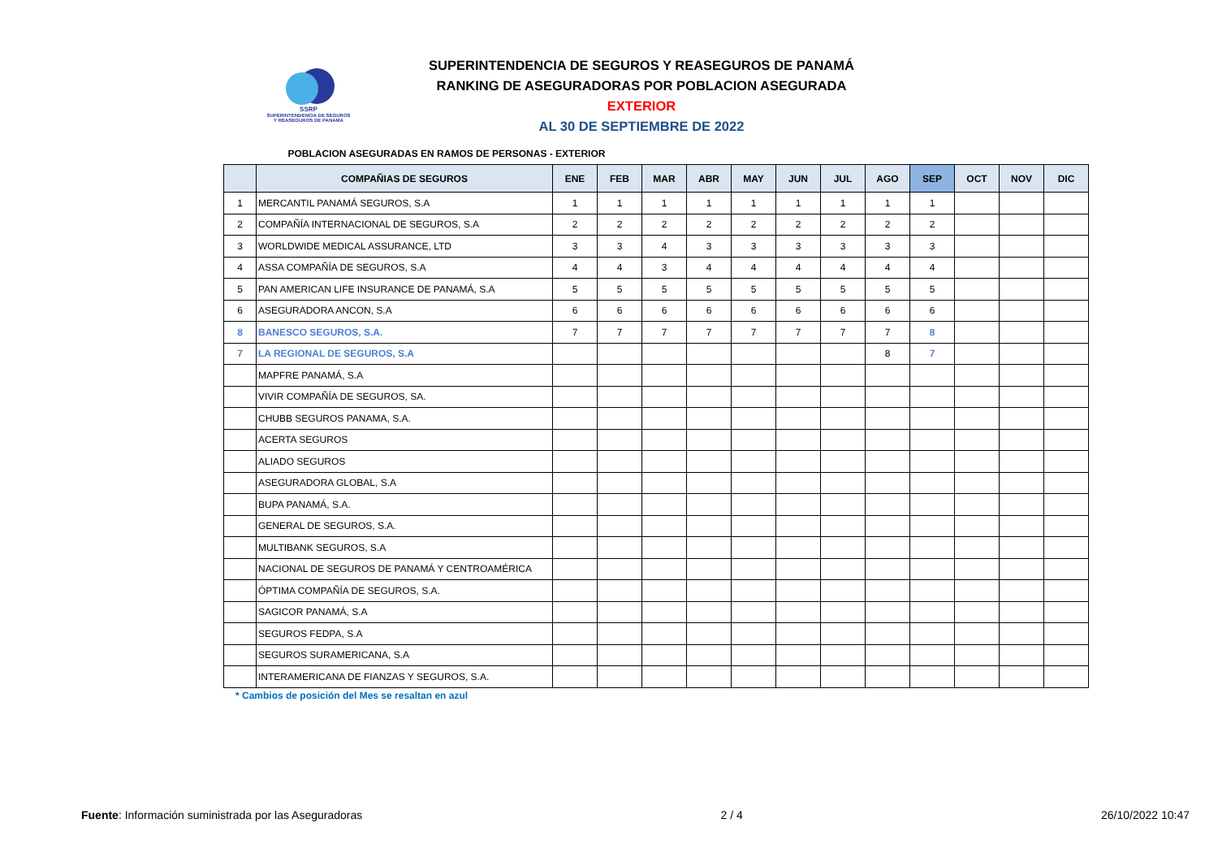SSRP
SUPERINTENDENCIA DE SEGUROS
Y REASEGUROS DE PANAMÁ
SUPERINTENDENCIA DE SEGUROS Y REASEGUROS DE PANAMÁ
RANKING DE ASEGURADORAS POR POBLACION ASEGURADA EXTERIOR
AL 30 DE SEPTIEMBRE DE 2022
POBLACION ASEGURADAS EN RAMOS DE PERSONAS - EXTERIOR
| | COMPAÑIAS DE SEGUROS | ENE | FEB | MAR | ABR | MAY | JUN | JUL | AGO | SEP | OCT | NOV | DIC |
| --- | --- | --- | --- | --- | --- | --- | --- | --- | --- | --- | --- | --- | --- |
| 1 | MERCANTIL PANAMÁ SEGUROS, S.A | 1 | 1 | 1 | 1 | 1 | 1 | 1 | 1 | 1 | | | |
| 2 | COMPAÑÍA INTERNACIONAL DE SEGUROS, S.A | 2 | 2 | 2 | 2 | 2 | 2 | 2 | 2 | 2 | | | |
| 3 | WORLDWIDE MEDICAL ASSURANCE, LTD | 3 | 3 | 4 | 3 | 3 | 3 | 3 | 3 | 3 | | | |
| 4 | ASSA COMPAÑÍA DE SEGUROS, S.A | 4 | 4 | 3 | 4 | 4 | 4 | 4 | 4 | 4 | | | |
| 5 | PAN AMERICAN LIFE INSURANCE DE PANAMÁ, S.A | 5 | 5 | 5 | 5 | 5 | 5 | 5 | 5 | 5 | | | |
| 6 | ASEGURADORA ANCON, S.A | 6 | 6 | 6 | 6 | 6 | 6 | 6 | 6 | 6 | | | |
| 8 | BANESCO SEGUROS, S.A. | 7 | 7 | 7 | 7 | 7 | 7 | 7 | 7 | 8 | | | |
| 7 | LA REGIONAL DE SEGUROS, S.A | | | | | | | | 8 | 7 | | | |
| | MAPFRE PANAMÁ, S.A | | | | | | | | | | | | |
| | VIVIR COMPAÑÍA DE SEGUROS, SA. | | | | | | | | | | | | |
| | CHUBB SEGUROS PANAMA, S.A. | | | | | | | | | | | | |
| | ACERTA SEGUROS | | | | | | | | | | | | |
| | ALIADO SEGUROS | | | | | | | | | | | | |
| | ASEGURADORA GLOBAL, S.A | | | | | | | | | | | | |
| | BUPA PANAMÁ, S.A. | | | | | | | | | | | | |
| | GENERAL DE SEGUROS, S.A. | | | | | | | | | | | | |
| | MULTIBANK SEGUROS, S.A | | | | | | | | | | | | |
| | NACIONAL DE SEGUROS DE PANAMÁ Y CENTROAMÉRICA | | | | | | | | | | | | |
| | ÓPTIMA COMPAÑÍA DE SEGUROS, S.A. | | | | | | | | | | | | |
| | SAGICOR PANAMÁ, S.A | | | | | | | | | | | | |
| | SEGUROS FEDPA, S.A | | | | | | | | | | | | |
| | SEGUROS SURAMERICANA, S.A | | | | | | | | | | | | |
| | INTERAMERICANA DE FIANZAS Y SEGUROS, S.A. | | | | | | | | | | | | |
* Cambios de posición del Mes se resaltan en azul
Fuente: Información suministrada por las Aseguradoras 2 / 4 26/10/2022 10:47